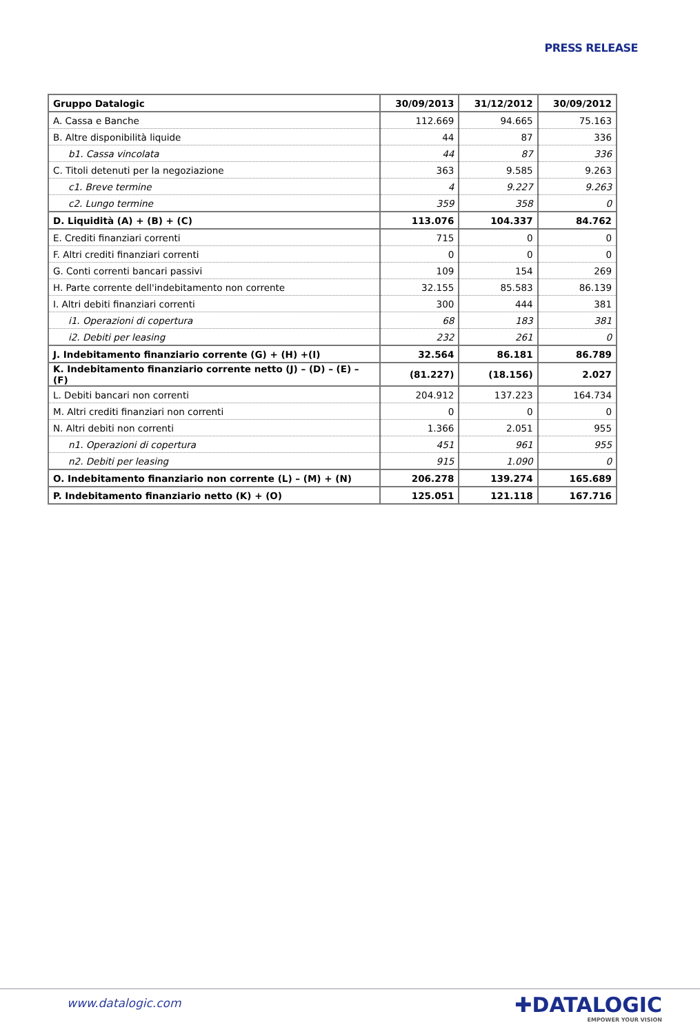PRESS RELEASE
| Gruppo Datalogic | 30/09/2013 | 31/12/2012 | 30/09/2012 |
| --- | --- | --- | --- |
| A. Cassa e Banche | 112.669 | 94.665 | 75.163 |
| B. Altre disponibilità liquide | 44 | 87 | 336 |
| b1. Cassa vincolata | 44 | 87 | 336 |
| C. Titoli detenuti per la negoziazione | 363 | 9.585 | 9.263 |
| c1. Breve termine | 4 | 9.227 | 9.263 |
| c2. Lungo termine | 359 | 358 | 0 |
| D. Liquidità (A) + (B) + (C) | 113.076 | 104.337 | 84.762 |
| E. Crediti finanziari correnti | 715 | 0 | 0 |
| F. Altri crediti finanziari correnti | 0 | 0 | 0 |
| G. Conti correnti bancari passivi | 109 | 154 | 269 |
| H. Parte corrente dell'indebitamento non corrente | 32.155 | 85.583 | 86.139 |
| I. Altri debiti finanziari correnti | 300 | 444 | 381 |
| i1. Operazioni di copertura | 68 | 183 | 381 |
| i2. Debiti per leasing | 232 | 261 | 0 |
| J. Indebitamento finanziario corrente (G) + (H) +(I) | 32.564 | 86.181 | 86.789 |
| K. Indebitamento finanziario corrente netto (J) – (D) – (E) – (F) | (81.227) | (18.156) | 2.027 |
| L. Debiti bancari non correnti | 204.912 | 137.223 | 164.734 |
| M. Altri crediti finanziari non correnti | 0 | 0 | 0 |
| N. Altri debiti non correnti | 1.366 | 2.051 | 955 |
| n1. Operazioni di copertura | 451 | 961 | 955 |
| n2. Debiti per leasing | 915 | 1.090 | 0 |
| O. Indebitamento finanziario non corrente (L) – (M) + (N) | 206.278 | 139.274 | 165.689 |
| P. Indebitamento finanziario netto (K) + (O) | 125.051 | 121.118 | 167.716 |
www.datalogic.com ✚DATALOGIC
EMPOWER YOUR VISION